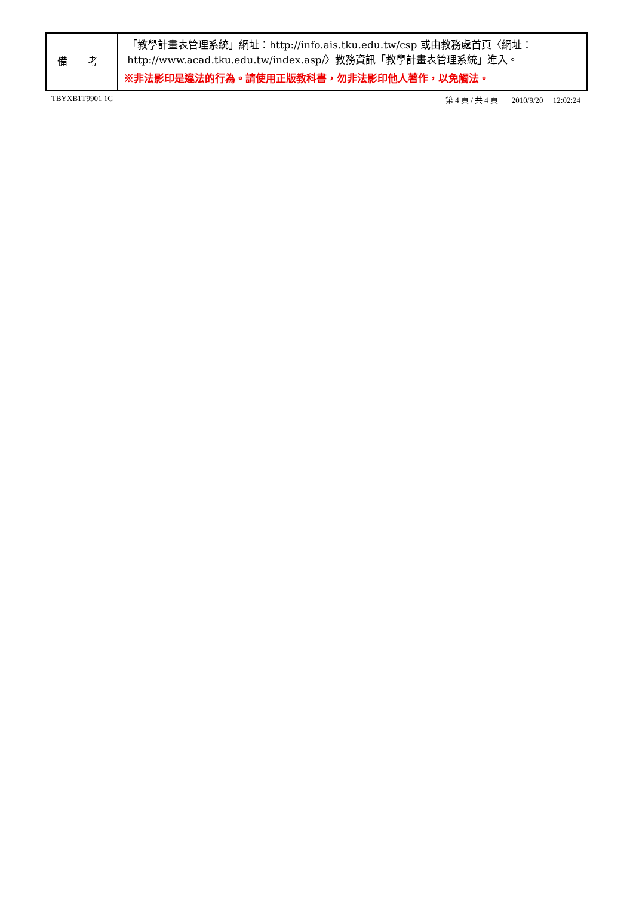| 備 考 | 「教學計畫表管理系統」網址： http://info.ais.tku.edu.tw/csp 或由教務處首頁〈網址： http://www.acad.tku.edu.tw/index.asp/ 〉教務資訊「教學計畫表管理系統」進入。 ※非法影印是違法的行為。請使用正版教科書，勿非法影印他人著作，以免觸法。 |
TBYXB1T9901 1C 第 4 頁 / 共 4 頁 2010/9/20 12:02:24